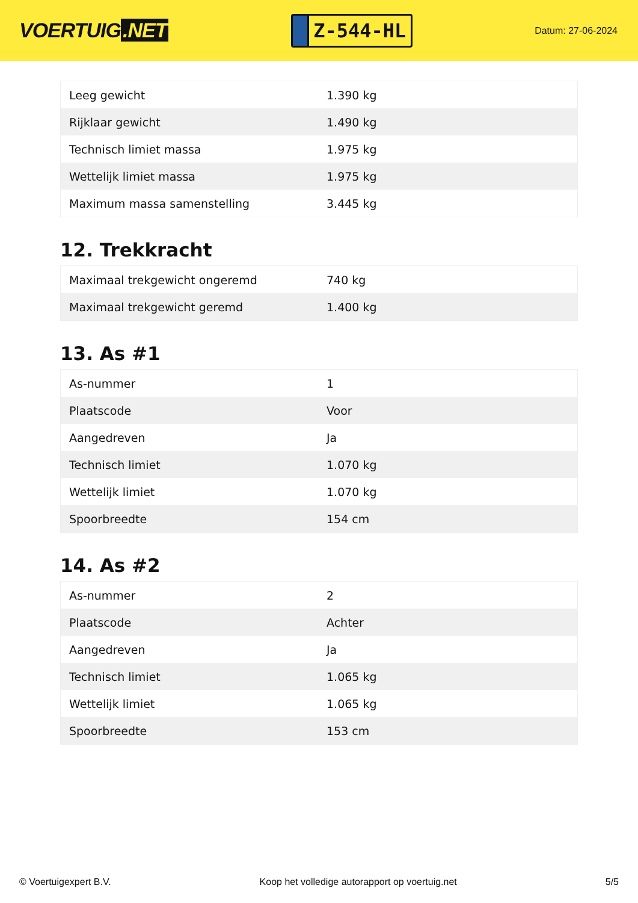VOERTUIG.NET
Z-544-HL
Datum: 27-06-2024
| Leeg gewicht | 1.390 kg |
| Rijklaar gewicht | 1.490 kg |
| Technisch limiet massa | 1.975 kg |
| Wettelijk limiet massa | 1.975 kg |
| Maximum massa samenstelling | 3.445 kg |
12. Trekkracht
| Maximaal trekgewicht ongeremd | 740 kg |
| Maximaal trekgewicht geremd | 1.400 kg |
13. As #1
| As-nummer | 1 |
| Plaatscode | Voor |
| Aangedreven | Ja |
| Technisch limiet | 1.070 kg |
| Wettelijk limiet | 1.070 kg |
| Spoorbreedte | 154 cm |
14. As #2
| As-nummer | 2 |
| Plaatscode | Achter |
| Aangedreven | Ja |
| Technisch limiet | 1.065 kg |
| Wettelijk limiet | 1.065 kg |
| Spoorbreedte | 153 cm |
© Voertuigexpert B.V. Koop het volledige autorapport op voertuig.net 5/5